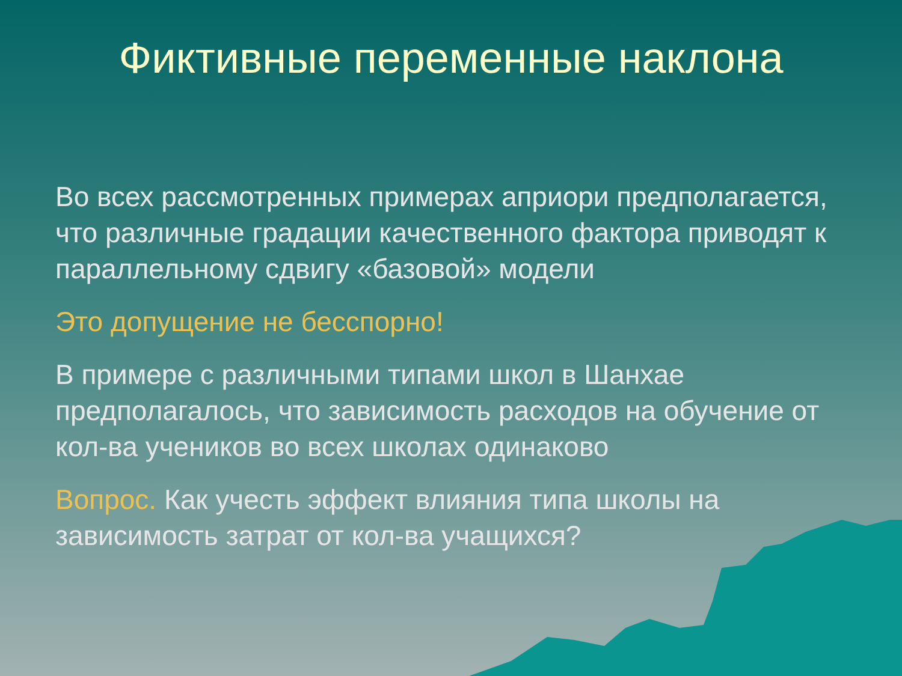Фиктивные переменные наклона
Во всех рассмотренных примерах априори предполагается, что различные градации качественного фактора приводят к параллельному сдвигу «базовой» модели
Это допущение не бесспорно!
В примере с различными типами школ в Шанхае предполагалось, что зависимость расходов на обучение от кол-ва учеников во всех школах одинаково
Вопрос. Как учесть эффект влияния типа школы на зависимость затрат от кол-ва учащихся?